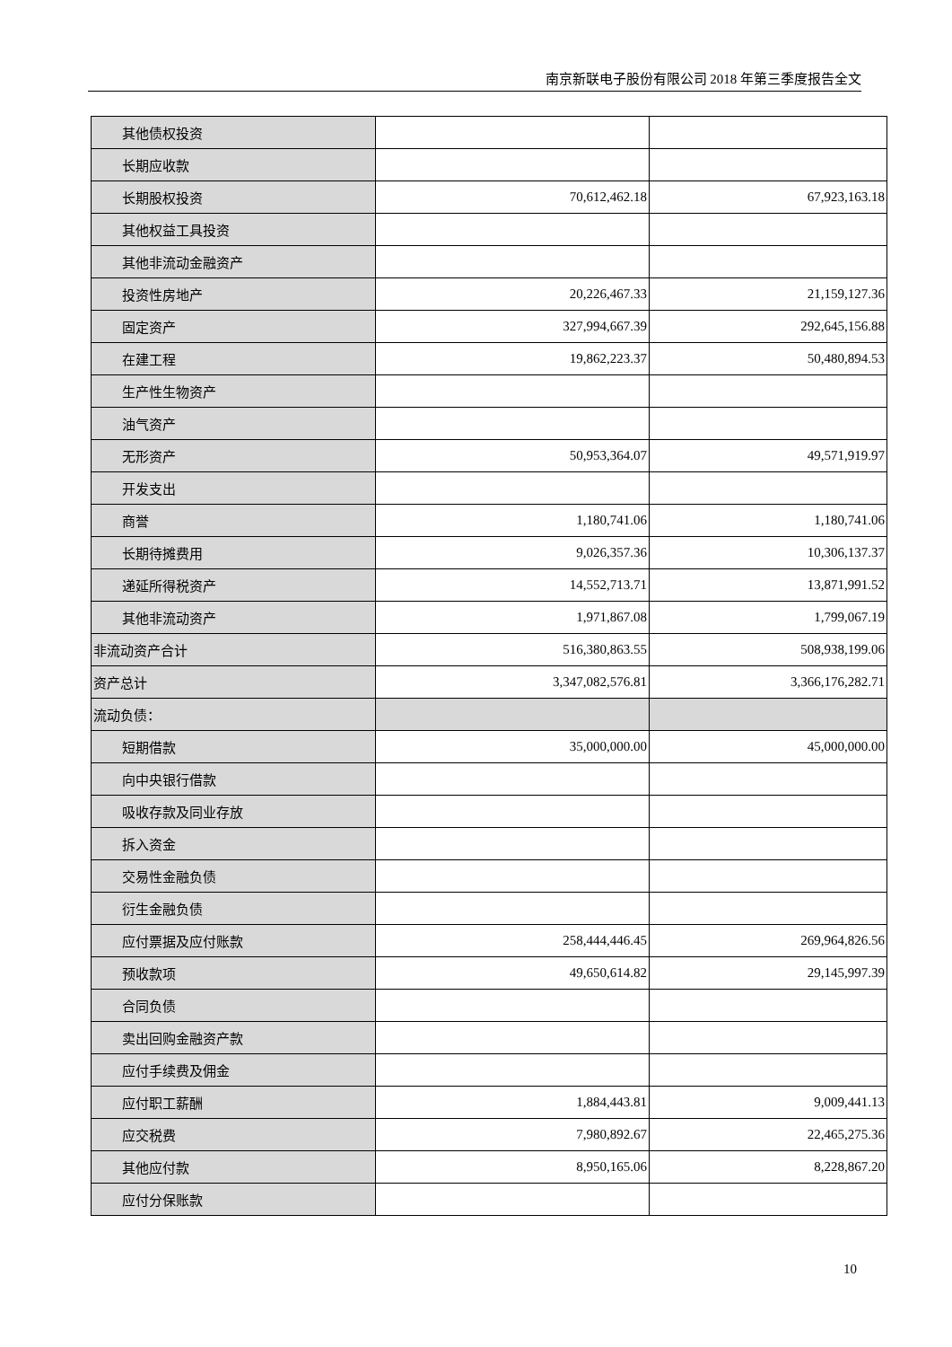南京新联电子股份有限公司 2018 年第三季度报告全文
| 其他债权投资 | | |
| 长期应收款 | | |
| 长期股权投资 | 70,612,462.18 | 67,923,163.18 |
| 其他权益工具投资 | | |
| 其他非流动金融资产 | | |
| 投资性房地产 | 20,226,467.33 | 21,159,127.36 |
| 固定资产 | 327,994,667.39 | 292,645,156.88 |
| 在建工程 | 19,862,223.37 | 50,480,894.53 |
| 生产性生物资产 | | |
| 油气资产 | | |
| 无形资产 | 50,953,364.07 | 49,571,919.97 |
| 开发支出 | | |
| 商誉 | 1,180,741.06 | 1,180,741.06 |
| 长期待摊费用 | 9,026,357.36 | 10,306,137.37 |
| 递延所得税资产 | 14,552,713.71 | 13,871,991.52 |
| 其他非流动资产 | 1,971,867.08 | 1,799,067.19 |
| 非流动资产合计 | 516,380,863.55 | 508,938,199.06 |
| 资产总计 | 3,347,082,576.81 | 3,366,176,282.71 |
| 流动负债： | | |
| 短期借款 | 35,000,000.00 | 45,000,000.00 |
| 向中央银行借款 | | |
| 吸收存款及同业存放 | | |
| 拆入资金 | | |
| 交易性金融负债 | | |
| 衍生金融负债 | | |
| 应付票据及应付账款 | 258,444,446.45 | 269,964,826.56 |
| 预收款项 | 49,650,614.82 | 29,145,997.39 |
| 合同负债 | | |
| 卖出回购金融资产款 | | |
| 应付手续费及佣金 | | |
| 应付职工薪酬 | 1,884,443.81 | 9,009,441.13 |
| 应交税费 | 7,980,892.67 | 22,465,275.36 |
| 其他应付款 | 8,950,165.06 | 8,228,867.20 |
| 应付分保账款 | | |
10